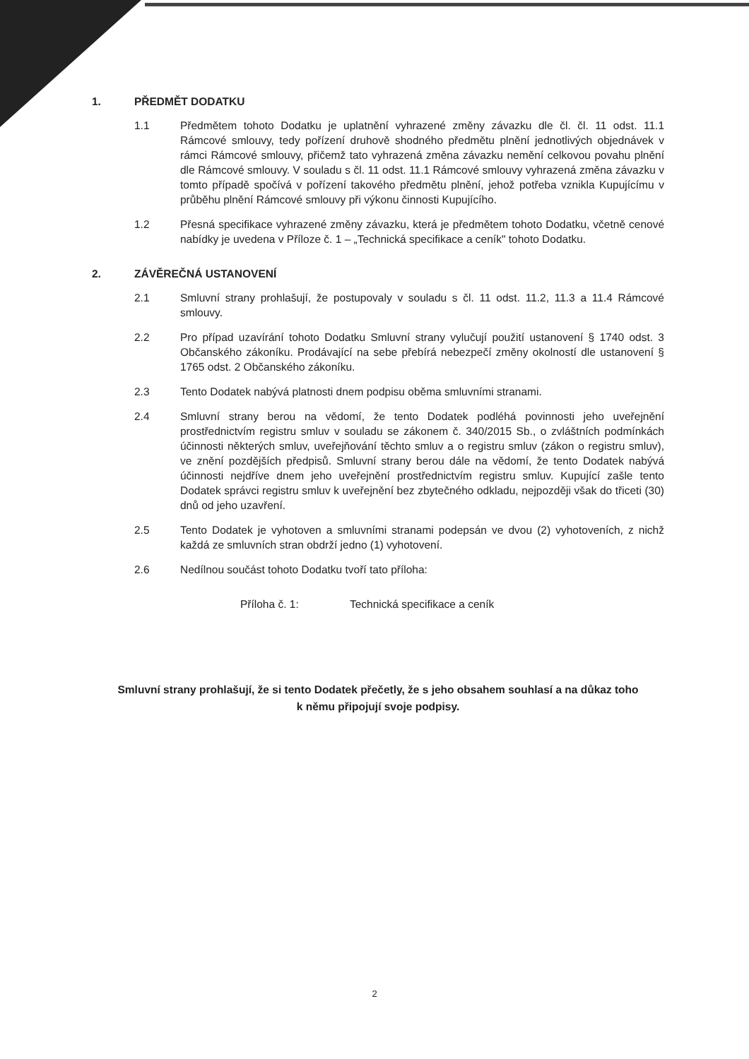1. PŘEDMĚT DODATKU
1.1 Předmětem tohoto Dodatku je uplatnění vyhrazené změny závazku dle čl. čl. 11 odst. 11.1 Rámcové smlouvy, tedy pořízení druhově shodného předmětu plnění jednotlivých objednávek v rámci Rámcové smlouvy, přičemž tato vyhrazená změna závazku nemění celkovou povahu plnění dle Rámcové smlouvy. V souladu s čl. 11 odst. 11.1 Rámcové smlouvy vyhrazená změna závazku v tomto případě spočívá v pořízení takového předmětu plnění, jehož potřeba vznikla Kupujícímu v průběhu plnění Rámcové smlouvy při výkonu činnosti Kupujícího.
1.2 Přesná specifikace vyhrazené změny závazku, která je předmětem tohoto Dodatku, včetně cenové nabídky je uvedena v Příloze č. 1 – „Technická specifikace a ceník" tohoto Dodatku.
2. ZÁVĚREČNÁ USTANOVENÍ
2.1 Smluvní strany prohlašují, že postupovaly v souladu s čl. 11 odst. 11.2, 11.3 a 11.4 Rámcové smlouvy.
2.2 Pro případ uzavírání tohoto Dodatku Smluvní strany vylučují použití ustanovení § 1740 odst. 3 Občanského zákoníku. Prodávající na sebe přebírá nebezpečí změny okolností dle ustanovení § 1765 odst. 2 Občanského zákoníku.
2.3 Tento Dodatek nabývá platnosti dnem podpisu oběma smluvními stranami.
2.4 Smluvní strany berou na vědomí, že tento Dodatek podléhá povinnosti jeho uveřejnění prostřednictvím registru smluv v souladu se zákonem č. 340/2015 Sb., o zvláštních podmínkách účinnosti některých smluv, uveřejňování těchto smluv a o registru smluv (zákon o registru smluv), ve znění pozdějších předpisů. Smluvní strany berou dále na vědomí, že tento Dodatek nabývá účinnosti nejdříve dnem jeho uveřejnění prostřednictvím registru smluv. Kupující zašle tento Dodatek správci registru smluv k uveřejnění bez zbytečného odkladu, nejpozději však do třiceti (30) dnů od jeho uzavření.
2.5 Tento Dodatek je vyhotoven a smluvními stranami podepsán ve dvou (2) vyhotoveních, z nichž každá ze smluvních stran obdrží jedno (1) vyhotovení.
2.6 Nedílnou součást tohoto Dodatku tvoří tato příloha:
Příloha č. 1: Technická specifikace a ceník
Smluvní strany prohlašují, že si tento Dodatek přečetly, že s jeho obsahem souhlasí a na důkaz toho
k němu připojují svoje podpisy.
2